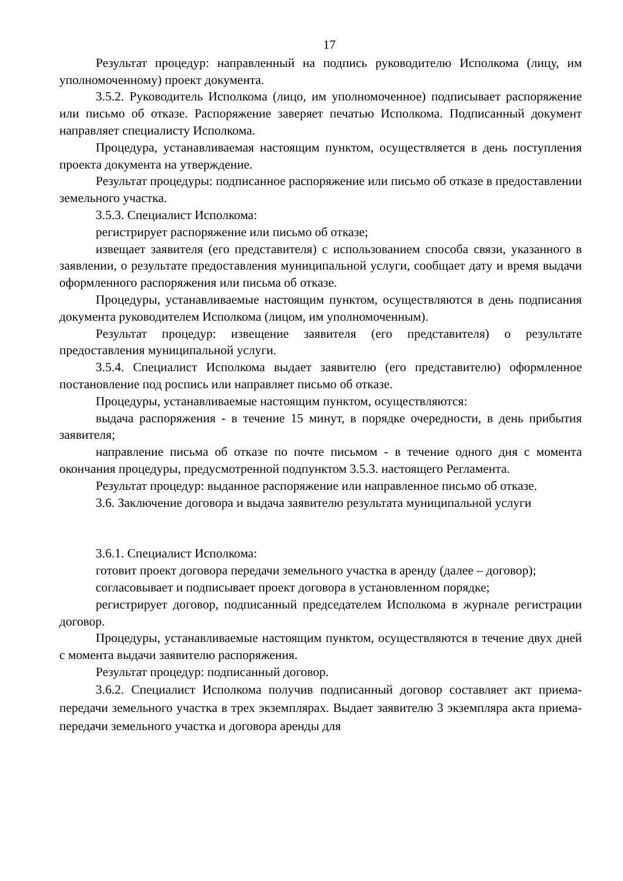17
Результат процедур: направленный на подпись руководителю Исполкома (лицу, им уполномоченному) проект документа.
3.5.2. Руководитель Исполкома (лицо, им уполномоченное) подписывает распоряжение или письмо об отказе. Распоряжение заверяет печатью Исполкома. Подписанный документ направляет специалисту Исполкома.
Процедура, устанавливаемая настоящим пунктом, осуществляется в день поступления проекта документа на утверждение.
Результат процедуры: подписанное распоряжение или письмо об отказе в предоставлении земельного участка.
3.5.3. Специалист Исполкома:
регистрирует распоряжение или письмо об отказе;
извещает заявителя (его представителя) с использованием способа связи, указанного в заявлении, о результате предоставления муниципальной услуги, сообщает дату и время выдачи оформленного распоряжения или письма об отказе.
Процедуры, устанавливаемые настоящим пунктом, осуществляются в день подписания документа руководителем Исполкома (лицом, им уполномоченным).
Результат процедур: извещение заявителя (его представителя) о результате предоставления муниципальной услуги.
3.5.4. Специалист Исполкома выдает заявителю (его представителю) оформленное постановление под роспись или направляет письмо об отказе.
Процедуры, устанавливаемые настоящим пунктом, осуществляются:
выдача распоряжения - в течение 15 минут, в порядке очередности, в день прибытия заявителя;
направление письма об отказе по почте письмом - в течение одного дня с момента окончания процедуры, предусмотренной подпунктом 3.5.3. настоящего Регламента.
Результат процедур: выданное распоряжение или направленное письмо об отказе.
3.6. Заключение договора и выдача заявителю результата муниципальной услуги
3.6.1. Специалист Исполкома:
готовит проект договора передачи земельного участка в аренду (далее – договор);
согласовывает и подписывает проект договора в установленном порядке;
регистрирует договор, подписанный председателем Исполкома в журнале регистрации договор.
Процедуры, устанавливаемые настоящим пунктом, осуществляются в течение двух дней с момента выдачи заявителю распоряжения.
Результат процедур: подписанный договор.
3.6.2. Специалист Исполкома получив подписанный договор составляет акт приема- передачи земельного участка в трех экземплярах. Выдает заявителю 3 экземпляра акта приема- передачи земельного участка и договора аренды для